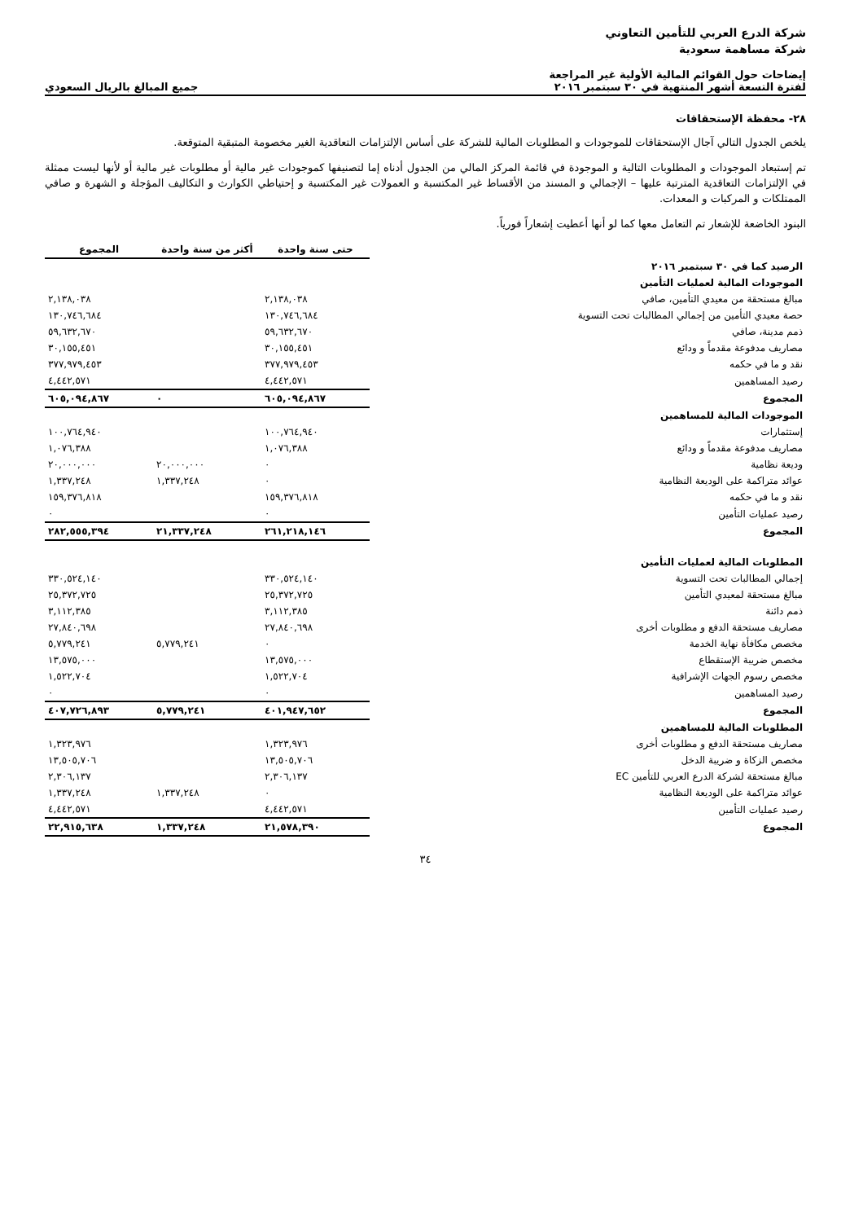شركة الدرع العربي للتأمين التعاوني
شركة مساهمة سعودية
إيضاحات حول القوائم المالية الأولية غير المراجعة
لفترة التسعة أشهر المنتهية في ٣٠ سبتمبر ٢٠١٦
جميع المبالغ بالريال السعودي
٢٨- محفظة الإستحقاقات
يلخص الجدول التالي آجال الإستحقاقات للموجودات و المطلوبات المالية للشركة على أساس الإلتزامات التعاقدية الغير مخصومة المتبقية المتوقعة.
تم إستبعاد الموجودات و المطلوبات التالية و الموجودة في قائمة المركز المالي من الجدول أدناه إما لتصنيفها كموجودات غير مالية أو مطلوبات غير مالية أو لأنها ليست ممثلة في الإلتزامات التعاقدية المترتبة عليها – الإجمالي و المسند من الأقساط غير المكتسبة و العمولات غير المكتسبة و إحتياطي الكوارث و التكاليف المؤجلة و الشهرة و صافي الممتلكات و المركبات و المعدات.
البنود الخاضعة للإشعار تم التعامل معها كما لو أنها أعطيت إشعاراً فورياً.
| | حتى سنة واحدة | أكثر من سنة واحدة | المجموع |
| الرصيد كما في ٣٠ سبتمبر ٢٠١٦ | | | |
| الموجودات المالية لعمليات التأمين | | | |
| مبالغ مستحقة من معيدي التأمين، صافي | ٢,١٣٨,٠٣٨ | | ٢,١٣٨,٠٣٨ |
| حصة معيدي التأمين من إجمالي المطالبات تحت التسوية | ١٣٠,٧٤٦,٦٨٤ | | ١٣٠,٧٤٦,٦٨٤ |
| ذمم مدينة، صافي | ٥٩,٦٣٢,٦٧٠ | | ٥٩,٦٣٢,٦٧٠ |
| مصاريف مدفوعة مقدماً و ودائع | ٣٠,١٥٥,٤٥١ | | ٣٠,١٥٥,٤٥١ |
| نقد و ما في حكمه | ٣٧٧,٩٧٩,٤٥٣ | | ٣٧٧,٩٧٩,٤٥٣ |
| رصيد المساهمين | ٤,٤٤٢,٥٧١ | | ٤,٤٤٢,٥٧١ |
| المجموع | ٦٠٥,٠٩٤,٨٦٧ | ٠ | ٦٠٥,٠٩٤,٨٦٧ |
| الموجودات المالية للمساهمين | | | |
| إستثمارات | ١٠٠,٧٦٤,٩٤٠ | | ١٠٠,٧٦٤,٩٤٠ |
| مصاريف مدفوعة مقدماً و ودائع | ١,٠٧٦,٣٨٨ | | ١,٠٧٦,٣٨٨ |
| وديعة نظامية | ٠ | ٢٠,٠٠٠,٠٠٠ | ٢٠,٠٠٠,٠٠٠ |
| عوائد متراكمة على الوديعة النظامية | ٠ | ١,٣٣٧,٢٤٨ | ١,٣٣٧,٢٤٨ |
| نقد و ما في حكمه | ١٥٩,٣٧٦,٨١٨ | | ١٥٩,٣٧٦,٨١٨ |
| رصيد عمليات التأمين | ٠ | | ٠ |
| المجموع | ٢٦١,٢١٨,١٤٦ | ٢١,٣٣٧,٢٤٨ | ٢٨٢,٥٥٥,٣٩٤ |
| المطلوبات المالية لعمليات التأمين | | | |
| إجمالي المطالبات تحت التسوية | ٣٣٠,٥٢٤,١٤٠ | | ٣٣٠,٥٢٤,١٤٠ |
| مبالغ مستحقة لمعيدي التأمين | ٢٥,٣٧٢,٧٢٥ | | ٢٥,٣٧٢,٧٢٥ |
| ذمم دائنة | ٣,١١٢,٣٨٥ | | ٣,١١٢,٣٨٥ |
| مصاريف مستحقة الدفع و مطلوبات أخرى | ٢٧,٨٤٠,٦٩٨ | | ٢٧,٨٤٠,٦٩٨ |
| مخصص مكافأة نهاية الخدمة | ٠ | ٥,٧٧٩,٢٤١ | ٥,٧٧٩,٢٤١ |
| مخصص ضريبة الإستقطاع | ١٣,٥٧٥,٠٠٠ | | ١٣,٥٧٥,٠٠٠ |
| مخصص رسوم الجهات الإشرافية | ١,٥٢٢,٧٠٤ | | ١,٥٢٢,٧٠٤ |
| رصيد المساهمين | ٠ | | ٠ |
| المجموع | ٤٠١,٩٤٧,٦٥٢ | ٥,٧٧٩,٢٤١ | ٤٠٧,٧٢٦,٨٩٣ |
| المطلوبات المالية للمساهمين | | | |
| مصاريف مستحقة الدفع و مطلوبات أخرى | ١,٣٢٣,٩٧٦ | | ١,٣٢٣,٩٧٦ |
| مخصص الزكاة و ضريبة الدخل | ١٣,٥٠٥,٧٠٦ | | ١٣,٥٠٥,٧٠٦ |
| مبالغ مستحقة لشركة الدرع العربي للتأمين EC | ٢,٣٠٦,١٣٧ | | ٢,٣٠٦,١٣٧ |
| عوائد متراكمة على الوديعة النظامية | ٠ | ١,٣٣٧,٢٤٨ | ١,٣٣٧,٢٤٨ |
| رصيد عمليات التأمين | ٤,٤٤٢,٥٧١ | | ٤,٤٤٢,٥٧١ |
| المجموع | ٢١,٥٧٨,٣٩٠ | ١,٣٣٧,٢٤٨ | ٢٢,٩١٥,٦٣٨ |
٣٤